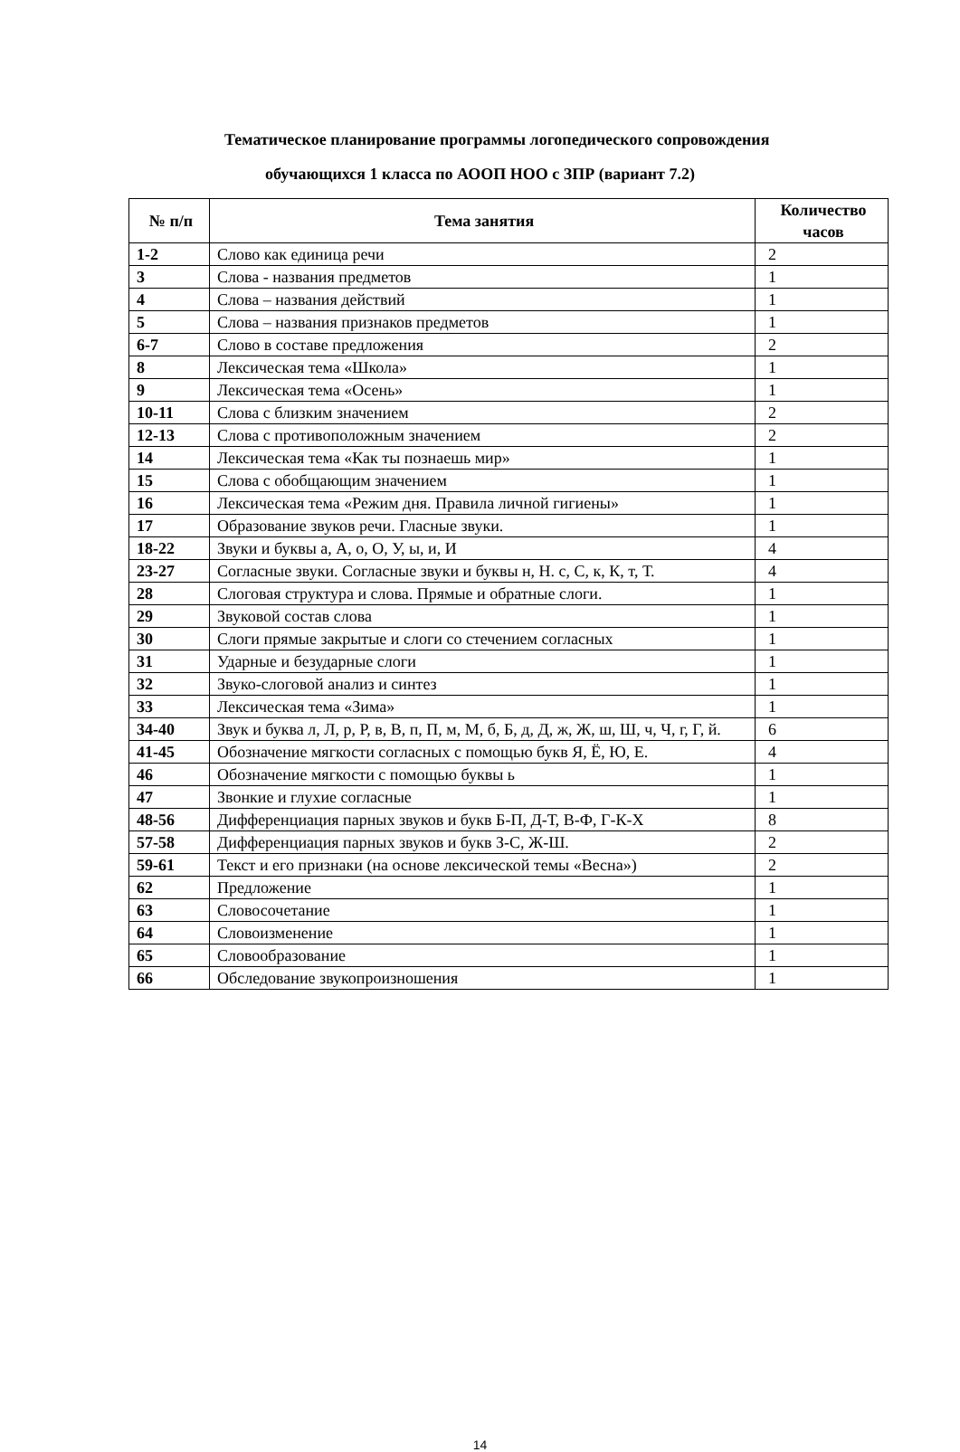Тематическое планирование программы логопедического сопровождения
обучающихся 1 класса по АООП НОО с ЗПР (вариант 7.2)
| № п/п | Тема занятия | Количество часов |
| --- | --- | --- |
| 1-2 | Слово как единица речи | 2 |
| 3 | Слова - названия предметов | 1 |
| 4 | Слова – названия действий | 1 |
| 5 | Слова – названия признаков предметов | 1 |
| 6-7 | Слово в составе предложения | 2 |
| 8 | Лексическая тема «Школа» | 1 |
| 9 | Лексическая тема «Осень» | 1 |
| 10-11 | Слова с близким значением | 2 |
| 12-13 | Слова с противоположным значением | 2 |
| 14 | Лексическая тема «Как ты познаешь мир» | 1 |
| 15 | Слова с обобщающим значением | 1 |
| 16 | Лексическая тема «Режим дня. Правила личной гигиены» | 1 |
| 17 | Образование звуков речи. Гласные звуки. | 1 |
| 18-22 | Звуки и буквы а, А, о, О, У, ы, и, И | 4 |
| 23-27 | Согласные звуки. Согласные звуки и буквы н, Н. с, С, к, К, т, Т. | 4 |
| 28 | Слоговая структура и слова. Прямые и обратные слоги. | 1 |
| 29 | Звуковой состав слова | 1 |
| 30 | Слоги прямые закрытые и слоги со стечением согласных | 1 |
| 31 | Ударные и безударные слоги | 1 |
| 32 | Звуко-слоговой анализ и синтез | 1 |
| 33 | Лексическая тема «Зима» | 1 |
| 34-40 | Звук и буква л, Л, р, Р, в, В, п, П, м, М, б, Б, д, Д, ж, Ж, ш, Ш, ч, Ч, г, Г, й. | 6 |
| 41-45 | Обозначение мягкости согласных с помощью букв Я, Ё, Ю, Е. | 4 |
| 46 | Обозначение мягкости с помощью буквы ь | 1 |
| 47 | Звонкие и глухие согласные | 1 |
| 48-56 | Дифференциация парных звуков и букв Б-П, Д-Т, В-Ф, Г-К-Х | 8 |
| 57-58 | Дифференциация парных звуков и букв З-С, Ж-Ш. | 2 |
| 59-61 | Текст и его признаки (на основе лексической темы «Весна») | 2 |
| 62 | Предложение | 1 |
| 63 | Словосочетание | 1 |
| 64 | Словоизменение | 1 |
| 65 | Словообразование | 1 |
| 66 | Обследование звукопроизношения | 1 |
14